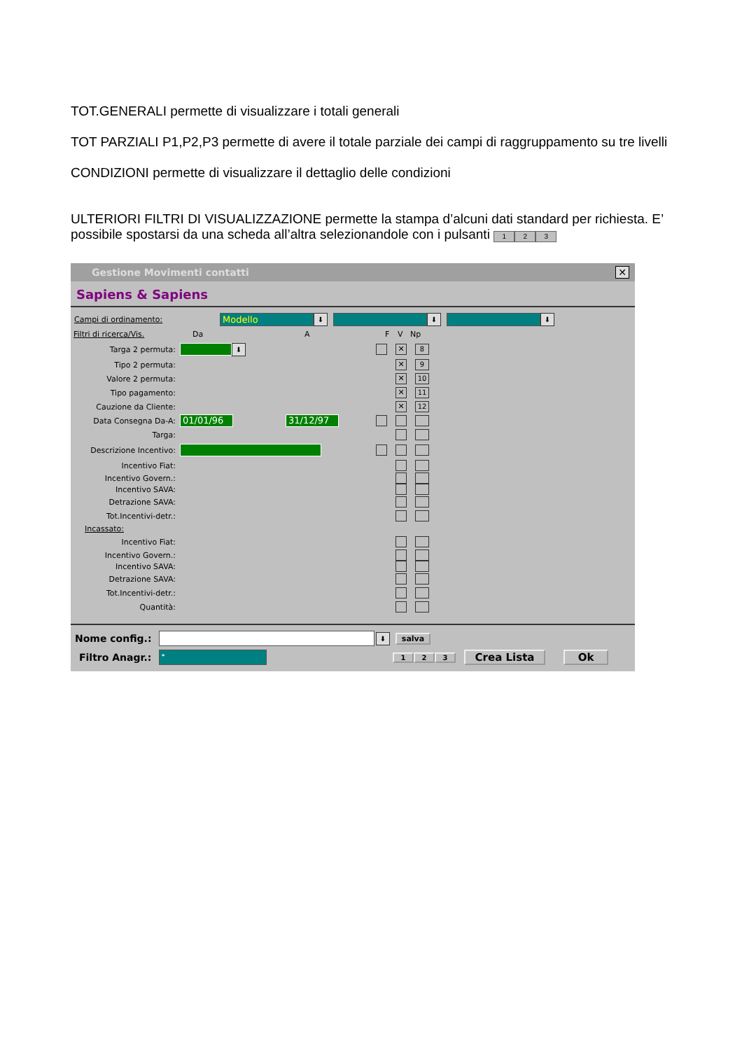TOT.GENERALI permette di visualizzare i totali generali
TOT PARZIALI P1,P2,P3 permette di avere il totale parziale dei campi di raggruppamento su tre livelli
CONDIZIONI permette di visualizzare il dettaglio delle condizioni
ULTERIORI FILTRI DI VISUALIZZAZIONE permette la stampa d’alcuni dati standard per richiesta. E’ possibile spostarsi da una scheda all’altra selezionandole con i pulsanti 1 2 3
Gestione Movimenti contatti
✕
Sapiens & Sapiens
Campi di ordinamento:
Modello
⬇ ⬇ ⬇
Filtri di ricerca/Vis. Da A F V Np
Targa 2 permuta:
⬇
✕ 8
Tipo 2 permuta:
✕ 9
Valore 2 permuta:
✕ 10
Tipo pagamento:
✕ 11
Cauzione da Cliente:
✕ 12
Data Consegna Da-A:
01/01/96 31/12/97
Targa:
Descrizione Incentivo:
Incentivo Fiat:
Incentivo Govern.:
Incentivo SAVA:
Detrazione SAVA:
Tot.Incentivi-detr.:
Incassato:
Incentivo Fiat:
Incentivo Govern.:
Incentivo SAVA:
Detrazione SAVA:
Tot.Incentivi-detr.:
Quantità:
Nome config.:
⬇
salva
Filtro Anagr.:
*
1 2 3 Crea Lista Ok